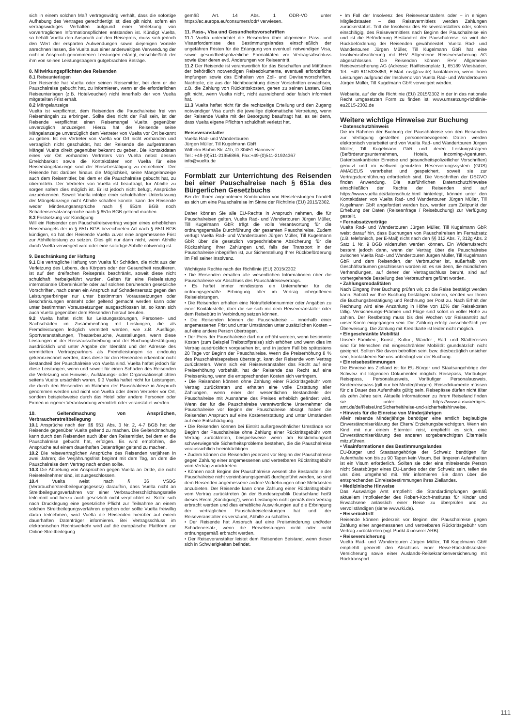sich in einem solchen Maß vertragswidrig verhält, dass die sofortige Aufhebung des Vertrages gerechtfertigt ist; dies gilt nicht, sofern ein vertragswidriges Verhalten aufgrund einer Verletzung von vorvertraglichen Informationspflichten entstanden ist. Kündigt Vuelta, so behält Vuelta den Anspruch auf den Reisepreis, muss sich jedoch den Wert der ersparten Aufwendungen sowie diejenigen Vorteile anrechnen lassen, die Vuelta aus einer anderweitigen Verwendung der nicht in Anspruch genommenen Leistungen erlangt, einschließlich der ihm von seinen Leistungsträgern gutgebrachten Beträge.
8. Mitwirkungspflichten des Reisenden
8.1 Reiseunterlagen
Der Reisende hat Vuelta oder seinen Reisemittler, bei dem er die Pauschalreise gebucht hat, zu informieren, wenn er die erforderlichen Reiseunterlagen (z.B. Hotelvoucher) nicht innerhalb der von Vuelta mitgeteilten Frist erhält.
8.2 Mängelanzeige
Vuelta ist verpflichtet, dem Reisenden die Pauschalreise frei von Reisemängeln zu erbringen. Sollte dies nicht der Fall sein, ist der Reisende verpflichtet einen Reisemangel Vuelta gegenüber unverzüglich anzuzeigen. Hierzu hat der Reisende seine Mängelanzeige unverzüglich dem Vertreter von Vuelta vor Ort bekannt zu geben. Ist ein Vertreter von Vuelta vor Ort nicht vorhanden und vertraglich nicht geschuldet, hat der Reisende die aufgetretenen Mängel Vuelta direkt gegenüber bekannt zu geben. Die Kontaktdaten eines vor Ort vorhanden Vertreters von Vuelta nebst dessen Erreichbarkeit sowie die Kontaktdaten von Vuelta für eine Reisemängelanzeige sind der Reisebestätigung zu entnehmen. Der Reisende hat darüber hinaus die Möglichkeit, seine Mängelanzeige auch dem Reisemittler, bei dem er die Pauschalreise gebucht hat, zu übermitteln. Der Vertreter von Vuelta ist beauftragt, für Abhilfe zu sorgen sofern dies möglich ist. Er ist jedoch nicht befugt, Ansprüche anzuerkennen. Soweit Vuelta infolge einer schuldhaften Unterlassung der Mängelanzeige nicht Abhilfe schaffen konnte, kann der Reisende weder Minderungsansprüche nach § 651m BGB noch Schadensersatzansprüche nach § 651n BGB geltend machen.
8.3 Fristsetzung vor Kündigung
Will ein Reisender den Pauschalreisevertrag wegen eines erheblichen Reisemangels der in § 651i BGB bezeichneten Art nach § 651l BGB kündigen, so hat der Reisende Vuelta zuvor eine angemessene Frist zur Abhilfeleistung zu setzen. Dies gilt nur dann nicht, wenn Abhilfe durch Vuelta verweigert wird oder eine sofortige Abhilfe notwendig ist.
9. Beschränkung der Haftung
9.1 Die vertragliche Haftung von Vuelta für Schäden, die nicht aus der Verletzung des Lebens, des Körpers oder der Gesundheit resultieren, ist auf den dreifachen Reisepreis beschränkt, soweit diese nicht schuldhaft herbeigeführt wurden. Gelten für eine Reiseleistung internationale Übereinkünfte oder auf solchen beruhenden gesetzliche Vorschriften, nach denen ein Anspruch auf Schadensersatz gegen den Leistungserbringer nur unter bestimmten Voraussetzungen oder Beschränkungen entsteht oder geltend gemacht werden kann oder unter bestimmten Voraussetzungen ausgeschlossen ist, so kann sich auch Vuelta gegenüber dem Reisenden hierauf berufen.
9.2 Vuelta haftet nicht für Leistungsstörungen, Personen- und Sachschäden im Zusammenhang mit Leistungen, die als Fremdleistungen lediglich vermittelt werden, wie z.B. Ausflüge, Sportveranstaltungen, Theaterbesuche, Ausstellungen, wenn diese Leistungen in der Reiseausschreibung und der Buchungsbestätigung ausdrücklich und unter Angabe der Identität und der Adresse des vermittelten Vertragspartners als Fremdleistungen so eindeutig gekennzeichnet werden, dass diese für den Reisenden erkennbar nicht Bestandteil der Pauschalreise von Vuelta sind. Vuelta haftet jedoch für diese Leistungen, wenn und soweit für einen Schaden des Reisenden die Verletzung von Hinweis-, Aufklärungs- oder Organisationspflichten seitens Vuelta ursächlich waren. 9.3 Vuelta haftet nicht für Leistungen, die durch den Reisenden im Rahmen der Pauschalreise in Anspruch genommen werden und nicht von Vuelta oder deren Vertreter vor Ort, sondern beispielsweise durch das Hotel oder andere Personen oder Firmen in eigener Verantwortung vermittelt oder veranstaltet werden.
10. Geltendmachung von Ansprüchen, Verbraucherstreitbeilegung
10.1 Ansprüche nach den §§ 651i Abs. 3 Nr. 2, 4-7 BGB hat der Reisende gegenüber Vuelta geltend zu machen. Die Geltendmachung kann durch den Reisenden auch über den Reisemittler, bei dem er die Pauschalreise gebucht hat, erfolgen. Es wird empfohlen, die Ansprüche auf einem dauerhaften Datenträger geltend zu machen.
10.2 Die reisevertraglichen Ansprüche des Reisenden verjähren in zwei Jahren; die Verjährungsfrist beginnt mit dem Tag, an dem die Pauschalreise dem Vertrag nach enden sollte.
10.3 Die Abtretung von Ansprüchen gegen Vuelta an Dritte, die nicht Reiseteilnehmer sind, ist ausgeschlossen.
10.4 Vuelta weist nach § 36 VSBG (Verbraucherstreitbeilegungsgesetz) daraufhin, dass Vuelta nicht an Streitbeilegungsverfahren vor einer Verbraucherschlichtungsstelle teilnimmt und hierzu auch gesetzlich nicht verpflichtet ist. Sollte sich nach Drucklegung eine gesetzliche Pflicht zur Teilnahme an einem solchen Streitbeilegungsverfahren ergeben oder sollte Vuelta freiwillig daran teilnehmen, wird Vuelta die Reisenden hierüber auf einem dauerhaften Datenträger informieren. Bei Vertragsschluss im elektronischen Rechtsverkehr wird auf die europäische Plattform zur Online-Streitbeilegung
gemäß Art. 14 Abs. 1 ODR-VO unter https://ec.europa.eu/consumers/odr/ verwiesen.
11. Pass-, Visa und Gesundheitsvorschriften
11.1 Vuelta unterrichtet die Reisenden über allgemeine Pass- und Visaerfordernisse des Bestimmungslandes einschließlich der ungefähren Fristen für die Erlangung von eventuell notwendigen Visa, sowie gesundheitspolizeiliche Formalitäten vor Vertragsabschluss sowie über deren evtl. Änderungen vor Reiseantritt.
11.2 Der Reisende ist verantwortlich für das Beschaffen und Mitführen der behördlich notwendigen Reisedokumente, eventuell erforderliche Impfungen sowie das Einhalten von Zoll- und Devisenvorschriften. Nachteile, die aus der Nichtbeachtung dieser Vorschriften erwachsen, z.B. die Zahlung von Rücktrittskosten, gehen zu seinen Lasten. Dies gilt nicht, wenn Vuelta nicht, nicht ausreichend oder falsch informiert hat.
11.3 Vuelta haftet nicht für die rechtzeitige Erteilung und den Zugang notwendiger Visa durch die jeweilige diplomatische Vertretung, wenn der Reisende Vuelta mit der Besorgung beauftragt hat, es sei denn, dass Vuelta eigene Pflichten schuldhaft verletzt hat.
Reiseveranstalter
Vuelta Rad- und Wandertouren
Jürgen Müller, Till Kugelmann GbR
Wilhelm Bluhm Str. 41b, D-30451 Hannover
Tel.: +49-(0)511-21956866, Fax:+49-(0)511-21924367
info@vuelta.de
Formblatt zur Unterrichtung des Reisenden bei einer Pauschalreise nach § 651a des Bürgerlichen Gesetzbuchs
Bei der Ihnen angebotenen Kombination von Reiseleistungen handelt es sich um eine Pauschalreise im Sinne der Richtlinie (EU) 2015/2302.
Daher können Sie alle EU-Rechte in Anspruch nehmen, die für Pauschalreisen gelten. Vuelta Rad- und Wandertouren Jürgen Müller, Till Kugelmann GbR trägt die volle Verantwortung für die ordnungsgemäße Durchführung der gesamten Pauschalreise. Zudem verfügt Vuelta Rad- und Wandertouren Jürgen Müller, Till Kugelmann GbR über die gesetzlich vorgeschriebene Absicherung für die Rückzahlung Ihrer Zahlungen und, falls der Transport in der Pauschalreise inbegriffen ist, zur Sicherstellung Ihrer Rückbeförderung im Fall seiner Insolvenz.
Wichtigste Rechte nach der Richtlinie (EU) 2015/2302
• Die Reisenden erhalten alle wesentlichen Informationen über die Pauschalreise vor Abschluss des Pauschalreisevertrags.
• Es haftet immer mindestens ein Unternehmer für die ordnungsgemäße Erbringung aller im Vertrag inbegriffenen Reiseleistungen.
• Die Reisenden erhalten eine Notruftelefonnummer oder Angaben zu einer Kontaktstelle, über die sie sich mit dem Reiseveranstalter oder dem Reisebüro in Verbindung setzen können.
• Die Reisenden können die Pauschalreise – innerhalb einer angemessenen Frist und unter Umständen unter zusätzlichen Kosten – auf eine andere Person übertragen.
• Der Preis der Pauschalreise darf nur erhöht werden, wenn bestimmte Kosten (zum Beispiel Treibstoffpreise) sich erhöhen und wenn dies im Vertrag ausdrücklich vorgesehen ist, und in jedem Fall bis spätestens 20 Tage vor Beginn der Pauschalreise. Wenn die Preiserhöhung 8 % des Pauschalreisepreises übersteigt, kann der Reisende vom Vertrag zurücktreten. Wenn sich ein Reiseveranstalter das Recht auf eine Preiserhöhung vorbehält, hat der Reisende das Recht auf eine Preissenkung, wenn die entsprechenden Kosten sich verringern.
• Die Reisenden können ohne Zahlung einer Rücktrittsgebühr vom Vertrag zurücktreten und erhalten eine volle Erstattung aller Zahlungen, wenn einer der wesentlichen Bestandteile der Pauschalreise mit Ausnahme des Preises erheblich geändert wird. Wenn der für die Pauschalreise verantwortliche Unternehmer die Pauschalreise vor Beginn der Pauschalreise absagt, haben die Reisenden Anspruch auf eine Kostenerstattung und unter Umständen auf eine Entschädigung.
• Die Reisenden können bei Eintritt außergewöhnlicher Umstände vor Beginn der Pauschalreise ohne Zahlung einer Rücktrittsgebühr vom Vertrag zurücktreten, beispielsweise wenn am Bestimmungsort schwerwiegende Sicherheitsprobleme bestehen, die die Pauschalreise voraussichtlich beeinträchtigen.
• Zudem können die Reisenden jederzeit vor Beginn der Pauschalreise gegen Zahlung einer angemessenen und vertretbaren Rücktrittsgebühr vom Vertrag zurücktreten.
• Können nach Beginn der Pauschalreise wesentliche Bestandteile der Pauschalreise nicht vereinbarungsgemäß durchgeführt werden, so sind dem Reisenden angemessene andere Vorkehrungen ohne Mehrkosten anzubieten. Der Reisende kann ohne Zahlung einer Rücktrittsgebühr vom Vertrag zurücktreten (in der Bundesrepublik Deutschland heißt dieses Recht „Kündigung“), wenn Leistungen nicht gemäß dem Vertrag erbracht werden und dies erhebliche Auswirkungen auf die Erbringung der vertraglichen Pauschalreiseleistungen hat und der Reiseveranstalter es versäumt, Abhilfe zu schaffen.
• Der Reisende hat Anspruch auf eine Preisminderung und/oder Schadenersatz, wenn die Reiseleistungen nicht oder nicht ordnungsgemäß erbracht werden.
• Der Reiseveranstalter leistet dem Reisenden Beistand, wenn dieser sich in Schwierigkeiten befindet.
• Im Fall der Insolvenz des Reiseveranstalters oder – in einigen Mitgliedstaaten – des Reisevermittlers werden Zahlungen zurückerstattet. Tritt die Insolvenz des Reiseveranstalters oder, sofern einschlägig, des Reisevermittlers nach Beginn der Pauschalreise ein und ist die Beförderung Bestandteil der Pauschalreise, so wird die Rückbeförderung der Reisenden gewährleistet. Vuelta Rad- und Wandertouren Jürgen Müller, Till Kugelmann GbR hat eine Insolvenzabsicherung mit R+V Allgemeine Reiseversicherung AG abgeschlossen. Die Reisenden können R+V Allgemeine Reiseversicherung AG (Adresse: Raiffeisenplatz 1, 65189 Wiesbaden, Tel.: +49 6115335859, E-Mail: ruv@ruv.de) kontaktieren, wenn ihnen Leistungen aufgrund der Insolvenz von Vuelta Rad- und Wandertouren Jürgen Müller, Till Kugelmann GbR verweigert werden.
Webseite, auf der die Richtlinie (EU) 2015/2302 in der in das nationale Recht umgesetzten Form zu finden ist: www.umsetzung-richtlinie-eu2015-2302.de
Weitere wichtige Hinweise zur Buchung
• Datenschutzhinweis
Die im Rahmen der Buchung der Pauschalreise von den Reisenden zur Verfügung gestellten personenbezogenen Daten werden elektronisch verarbeitet und von Vuelta Rad- und Wandertouren Jürgen Müller, Till Kugelmann GbR und deren Leistungsträgern (Beförderungsunternehmen, Hotels, Incoming-Agenturen, Datenbankanbieter Einreise und gesundheitspolizeilicher Vorschriften) genutzt und im weltweit genutzten Reservierungssystem (GDS) AMADEUS verarbeitet und gespeichert, soweit sie zur Vertragsdurchführung erforderlich sind. Die Vorschriften der DSGVO finden Anwendung. Die ausführlichen Datenschutzhinweise einschließlich der Rechte der Reisenden sind auf https://www.vuelta.de/datenschutz.html hinterlegt, können unter den Kontaktdaten von Vuelta Rad- und Wandertouren Jürgen Müller, Till Kugelmann GbR angefordert werden bzw. werden zum Zeitpunkt der Erhebung der Daten (Reiseanfrage / Reisebuchung) zur Verfügung gestellt.
• Fernabsatzverträge
Vuelta Rad- und Wandertouren Jürgen Müller, Till Kugelmann GbR weist darauf hin, dass Buchungen von Pauschalreisen im Fernabsatz (z.B. telefonisch, per E-Mail) nicht nach den §§ 312 Abs. 7, 312g Abs. 2 Satz 1 Nr. 9 BGB widerrufen werden können. Ein Widerrufsrecht besteht jedoch dann, wenn der Vertrag über die Pauschalreise zwischen Vuelta Rad- und Wandertouren Jürgen Müller, Till Kugelmann GbR und dem Reisenden, der Verbraucher ist, außerhalb von Geschäftsräumen geschlossen worden ist, es sei denn, die mündlichen Verhandlungen, auf denen der Vertragsschluss beruht, sind auf vorhergehende Bestellung des Verbrauchers geführt worden.
• Zahlungsmodalitäten
Nach Eingang Ihrer Buchung prüfen wir, ob die Reise bestätigt werden kann. Sobald wir Ihre Buchung bestätigen können, senden wir Ihnen die Buchungsbestätigung und Rechnung per Post zu. Nach Erhalt der Rechnung wird eine Anzahlung in Höhe von 10% der Reisekosten fällig. Versicherungs-Prämien und Flüge sind sofort in voller Höhe zu zahlen. Der Restbetrag muss bis drei Wochen vor Reiseantritt auf unser Konto eingegangen sein. Die Zahlung erfolgt ausschließlich per Überweisung. Die Zahlung mit Kreditkarte ist leider nicht möglich.
• Eingeschränkte Mobilität
Unsere Familien-, Kunst-, Kultur-, Wander-, Rad- und Städtereisen sind für Menschen mit eingeschränkter Mobilität grundsätzlich nicht geeignet. Sollten Sie davon betroffen sein, bzw. diesbezüglich unsicher sein, kontaktieren Sie uns unbedingt vor der Buchung.
• Einreisebestimmungen
Die Einreise ins Zielland ist für EU-Bürger und Staatsangehörige der Schweiz mit folgenden Dokumenten möglich: Reisepass, Vorläufiger Reisepass, Personalausweis, Vorläufiger Personalausweis, Kinderreisepass (gilt nur bei Minderjährigen). Reisedokumente müssen für die Dauer des Aufenthalts gültig sein. Reisepässe dürfen nicht älter als zehn Jahre sein. Aktuelle Informationen zu ihrem Reiseland finden sie unter: https://www.auswaertiges-amt.de/de/ReiseUndSicherheit/reise-und-sicherheitshinweise.
• Hinweis für die Einreise von Minderjährigen
Allein reisende Minderjährige benötigen eine amtlich beglaubigte Einverständniserklärung der Eltern/ Erziehungsberechtigten. Wenn ein Kind mit nur einem Elternteil reist, empfiehlt es sich, eine Einverständniserklärung des anderen sorgeberechtigten Elternteils mitzuführen.
• Visainformationen des Bestimmungslandes
EU-Bürger und Staatsangehörige der Schweiz benötigen für Aufenthalte von bis zu 90 Tagen kein Visum. Bei längeren Aufenthalten ist ein Visum erforderlich. Sollten sie oder eine mitreisende Person nicht Staatsbürger eines EU-Landes oder der Schweiz sein, teilen sie uns dies umgehend mit. Wir informieren Sie dann über die entsprechenden Einreisebestimmungen ihres Ziellandes.
• Medizinische Hinweise
Das Auswärtige Amt empfiehlt die Standardimpfungen gemäß aktuellem Impfkalender des Robert-Koch-Institutes für Kinder und Erwachsene anlässlich einer Reise zu überprüfen und zu vervollständigen (siehe www.rki.de).
• Reiserücktritt
Reisende können jederzeit vor Beginn der Pauschalreise gegen Zahlung einer angemessenen und vertretbaren Rücktrittsgebühr vom Vertrag zurücktreten (vgl. Punkt 4 unserer ARB).
• Reiseversicherung
Vuelta Rad- und Wandertouren Jürgen Müller, Till Kugelmann GbR empfiehlt generell den Abschluss einer Reise-Rücktrittskosten-Versicherung sowie einer Auslands-Reisekrankenversicherung mit Rücktransport.
111